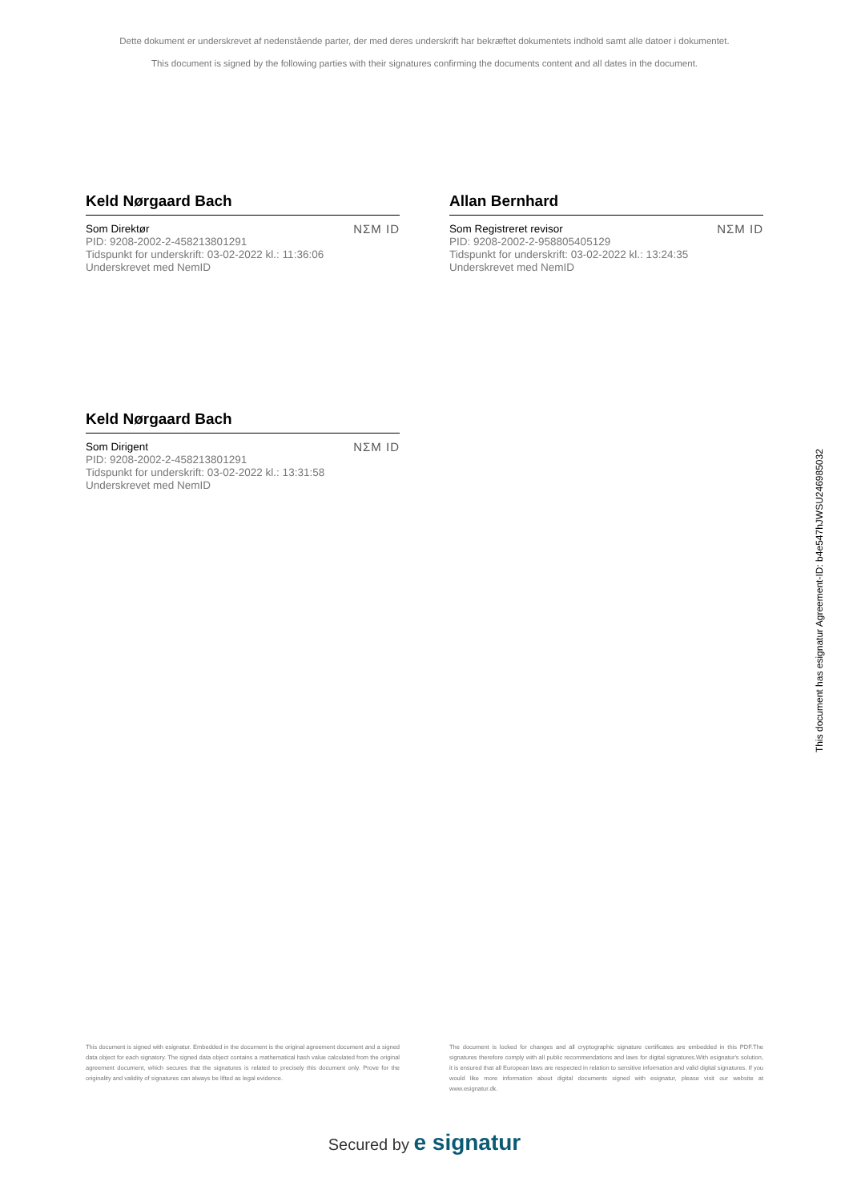Dette dokument er underskrevet af nedenstående parter, der med deres underskrift har bekræftet dokumentets indhold samt alle datoer i dokumentet.
This document is signed by the following parties with their signatures confirming the documents content and all dates in the document.
Keld Nørgaard Bach
Som Direktør
PID: 9208-2002-2-458213801291
Tidspunkt for underskrift: 03-02-2022 kl.: 11:36:06
Underskrevet med NemID
NΣM ID
Allan Bernhard
Som Registreret revisor
PID: 9208-2002-2-958805405129
Tidspunkt for underskrift: 03-02-2022 kl.: 13:24:35
Underskrevet med NemID
NΣM ID
Keld Nørgaard Bach
Som Dirigent
PID: 9208-2002-2-458213801291
Tidspunkt for underskrift: 03-02-2022 kl.: 13:31:58
Underskrevet med NemID
NΣM ID
This document has esignatur Agreement-ID: b4e547hJWSU246985032
This document is signed with esignatur. Embedded in the document is the original agreement document and a signed data object for each signatory. The signed data object contains a mathematical hash value calculated from the original agreement document, which secures that the signatures is related to precisely this document only. Prove for the originality and validity of signatures can always be lifted as legal evidence.
The document is locked for changes and all cryptographic signature certificates are embedded in this PDF.The signatures therefore comply with all public recommendations and laws for digital signatures.With esignatur's solution, it is ensured that all European laws are respected in relation to sensitive information and valid digital signatures. If you would like more information about digital documents signed with esignatur, please visit our website at www.esignatur.dk.
Secured by e signatur